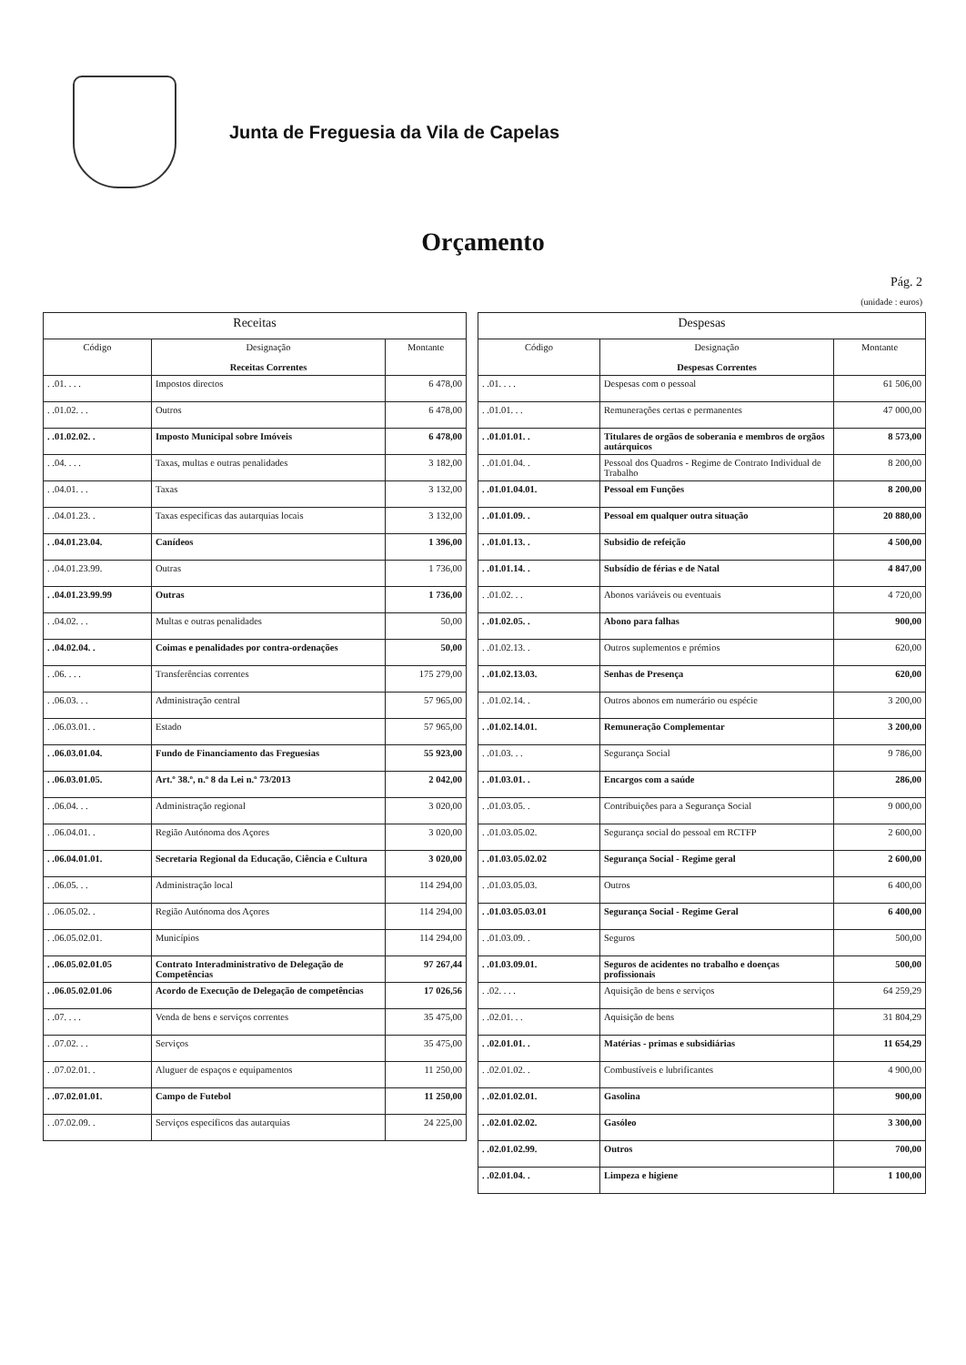Junta de Freguesia da Vila de Capelas
Orçamento
Pág. 2
(unidade : euros)
| Receitas | | |
| --- | --- | --- |
| Código | Designação Receitas Correntes | Montante |
| . .01. . . . | Impostos directos | 6 478,00 |
| . .01.02. . . | Outros | 6 478,00 |
| . .01.02.02. . | Imposto Municipal sobre Imóveis | 6 478,00 |
| . .04. . . . | Taxas, multas e outras penalidades | 3 182,00 |
| . .04.01. . . | Taxas | 3 132,00 |
| . .04.01.23. . | Taxas especificas das autarquias locais | 3 132,00 |
| . .04.01.23.04. | Canídeos | 1 396,00 |
| . .04.01.23.99. | Outras | 1 736,00 |
| . .04.01.23.99.99 | Outras | 1 736,00 |
| . .04.02. . . | Multas e outras penalidades | 50,00 |
| . .04.02.04. . | Coimas e penalidades por contra-ordenações | 50,00 |
| . .06. . . . | Transferências correntes | 175 279,00 |
| . .06.03. . . | Administração central | 57 965,00 |
| . .06.03.01. . | Estado | 57 965,00 |
| . .06.03.01.04. | Fundo de Financiamento das Freguesias | 55 923,00 |
| . .06.03.01.05. | Art.º 38.º, n.º 8 da Lei n.º 73/2013 | 2 042,00 |
| . .06.04. . . | Administração regional | 3 020,00 |
| . .06.04.01. . | Região Autónoma dos Açores | 3 020,00 |
| . .06.04.01.01. | Secretaria Regional da Educação, Ciência e Cultura | 3 020,00 |
| . .06.05. . . | Administração local | 114 294,00 |
| . .06.05.02. . | Região Autónoma dos Açores | 114 294,00 |
| . .06.05.02.01. | Municípios | 114 294,00 |
| . .06.05.02.01.05 | Contrato Interadministrativo de Delegação de Competências | 97 267,44 |
| . .06.05.02.01.06 | Acordo de Execução de Delegação de competências | 17 026,56 |
| . .07. . . . | Venda de bens e serviços correntes | 35 475,00 |
| . .07.02. . . | Serviços | 35 475,00 |
| . .07.02.01. . | Aluguer de espaços e equipamentos | 11 250,00 |
| . .07.02.01.01. | Campo de Futebol | 11 250,00 |
| . .07.02.09. . | Serviços especificos das autarquias | 24 225,00 |
| Despesas | | |
| --- | --- | --- |
| Código | Designação Despesas Correntes | Montante |
| . .01. . . . | Despesas com o pessoal | 61 506,00 |
| . .01.01. . . | Remunerações certas e permanentes | 47 000,00 |
| . .01.01.01. . | Titulares de orgãos de soberania e membros de orgãos autárquicos | 8 573,00 |
| . .01.01.04. . | Pessoal dos Quadros - Regime de Contrato Individual de Trabalho | 8 200,00 |
| . .01.01.04.01. | Pessoal em Funções | 8 200,00 |
| . .01.01.09. . | Pessoal em qualquer outra situação | 20 880,00 |
| . .01.01.13. . | Subsidio de refeição | 4 500,00 |
| . .01.01.14. . | Subsídio de férias e de Natal | 4 847,00 |
| . .01.02. . . | Abonos variáveis ou eventuais | 4 720,00 |
| . .01.02.05. . | Abono para falhas | 900,00 |
| . .01.02.13. . | Outros suplementos e prémios | 620,00 |
| . .01.02.13.03. | Senhas de Presença | 620,00 |
| . .01.02.14. . | Outros abonos em numerário ou espécie | 3 200,00 |
| . .01.02.14.01. | Remuneração Complementar | 3 200,00 |
| . .01.03. . . | Segurança Social | 9 786,00 |
| . .01.03.01. . | Encargos com a saúde | 286,00 |
| . .01.03.05. . | Contribuições para a Segurança Social | 9 000,00 |
| . .01.03.05.02. | Segurança social do pessoal em RCTFP | 2 600,00 |
| . .01.03.05.02.02 | Segurança Social - Regime geral | 2 600,00 |
| . .01.03.05.03. | Outros | 6 400,00 |
| . .01.03.05.03.01 | Segurança Social - Regime Geral | 6 400,00 |
| . .01.03.09. . | Seguros | 500,00 |
| . .01.03.09.01. | Seguros de acidentes no trabalho e doenças profissionais | 500,00 |
| . .02. . . . | Aquisição de bens e serviços | 64 259,29 |
| . .02.01. . . | Aquisição de bens | 31 804,29 |
| . .02.01.01. . | Matérias - primas e subsidiárias | 11 654,29 |
| . .02.01.02. . | Combustíveis e lubrificantes | 4 900,00 |
| . .02.01.02.01. | Gasolina | 900,00 |
| . .02.01.02.02. | Gasóleo | 3 300,00 |
| . .02.01.02.99. | Outros | 700,00 |
| . .02.01.04. . | Limpeza e higiene | 1 100,00 |